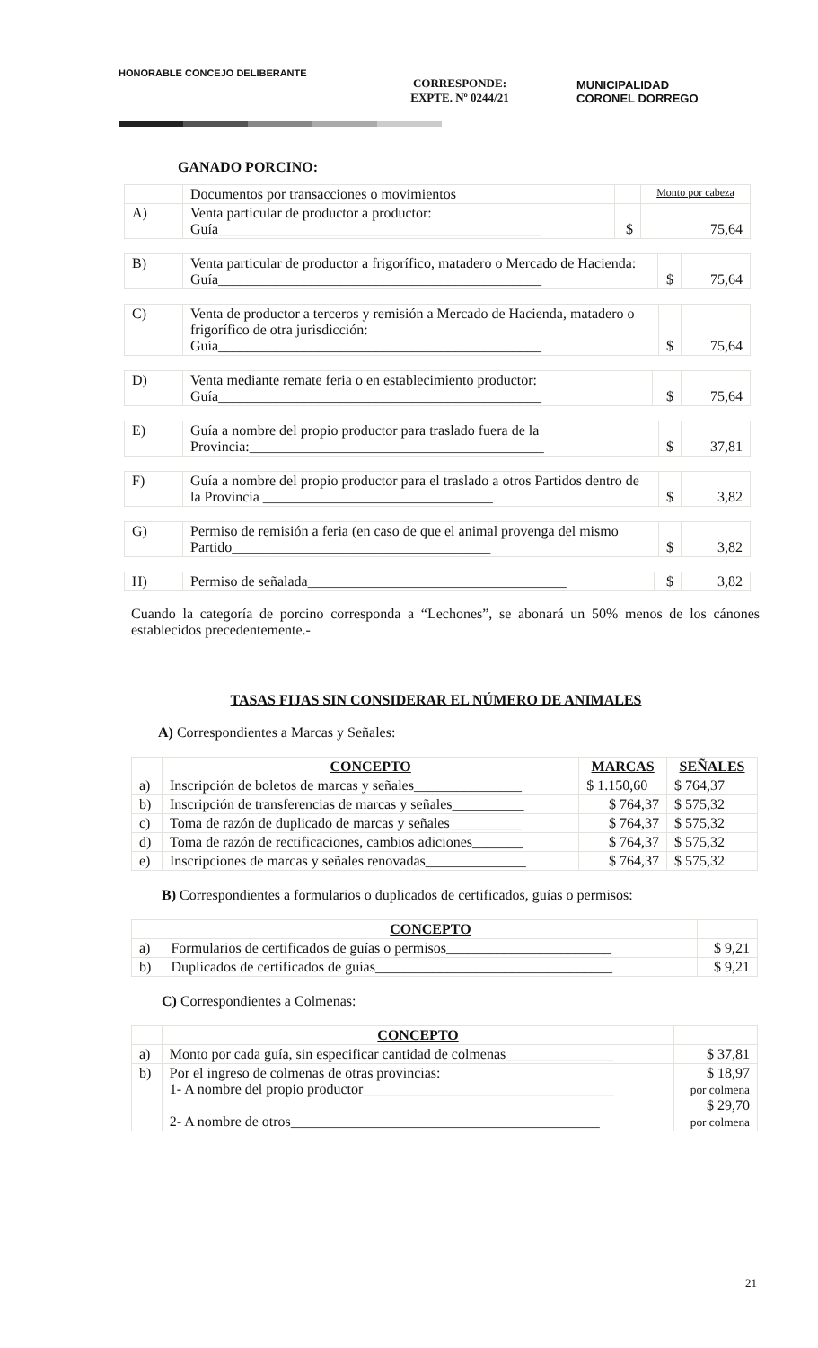HONORABLE CONCEJO DELIBERANTE
CORRESPONDE:
EXPTE. Nº 0244/21
MUNICIPALIDAD
CORONEL DORREGO
GANADO PORCINO:
| | Documentos por transacciones o movimientos | | Monto por cabeza |
| A) | Venta particular de productor a productor: Guía_____________________________________________ | $ | 75,64 |
| B) | Venta particular de productor a frigorífico, matadero o Mercado de Hacienda: Guía_____________________________________________ | $ | 75,64 |
| C) | Venta de productor a terceros y remisión a Mercado de Hacienda, matadero o frigorífico de otra jurisdicción: Guía_____________________________________________ | $ | 75,64 |
| D) | Venta mediante remate feria o en establecimiento productor: Guía_____________________________________________ | $ | 75,64 |
| E) | Guía a nombre del propio productor para traslado fuera de la Provincia:_________________________________________ | $ | 37,81 |
| F) | Guía a nombre del propio productor para el traslado a otros Partidos dentro de la Provincia ________________________________ | $ | 3,82 |
| G) | Permiso de remisión a feria (en caso de que el animal provenga del mismo Partido____________________________________ | $ | 3,82 |
| H) | Permiso de señalada____________________________________ | $ | 3,82 |
Cuando la categoría de porcino corresponda a “Lechones”, se abonará un 50% menos de los cánones establecidos precedentemente.-
TASAS FIJAS SIN CONSIDERAR EL NÚMERO DE ANIMALES
A) Correspondientes a Marcas y Señales:
| | CONCEPTO | MARCAS | SEÑALES |
| --- | --- | --- | --- |
| a) | Inscripción de boletos de marcas y señales_______________ | $ 1.150,60 | $ 764,37 |
| b) | Inscripción de transferencias de marcas y señales__________ | $ 764,37 | $ 575,32 |
| c) | Toma de razón de duplicado de marcas y señales__________ | $ 764,37 | $ 575,32 |
| d) | Toma de razón de rectificaciones, cambios adiciones_______ | $ 764,37 | $ 575,32 |
| e) | Inscripciones de marcas y señales renovadas______________ | $ 764,37 | $ 575,32 |
B) Correspondientes a formularios o duplicados de certificados, guías o permisos:
| | CONCEPTO | |
| --- | --- | --- |
| a) | Formularios de certificados de guías o permisos_______________________ | $ 9,21 |
| b) | Duplicados de certificados de guías_________________________________ | $ 9,21 |
C) Correspondientes a Colmenas:
| | CONCEPTO | |
| --- | --- | --- |
| a) | Monto por cada guía, sin especificar cantidad de colmenas_______________ | $ 37,81 |
| b) | Por el ingreso de colmenas de otras provincias: 1- A nombre del propio productor___________________________________ 2- A nombre de otros___________________________________________ | $ 18,97 por colmena $ 29,70 por colmena |
21